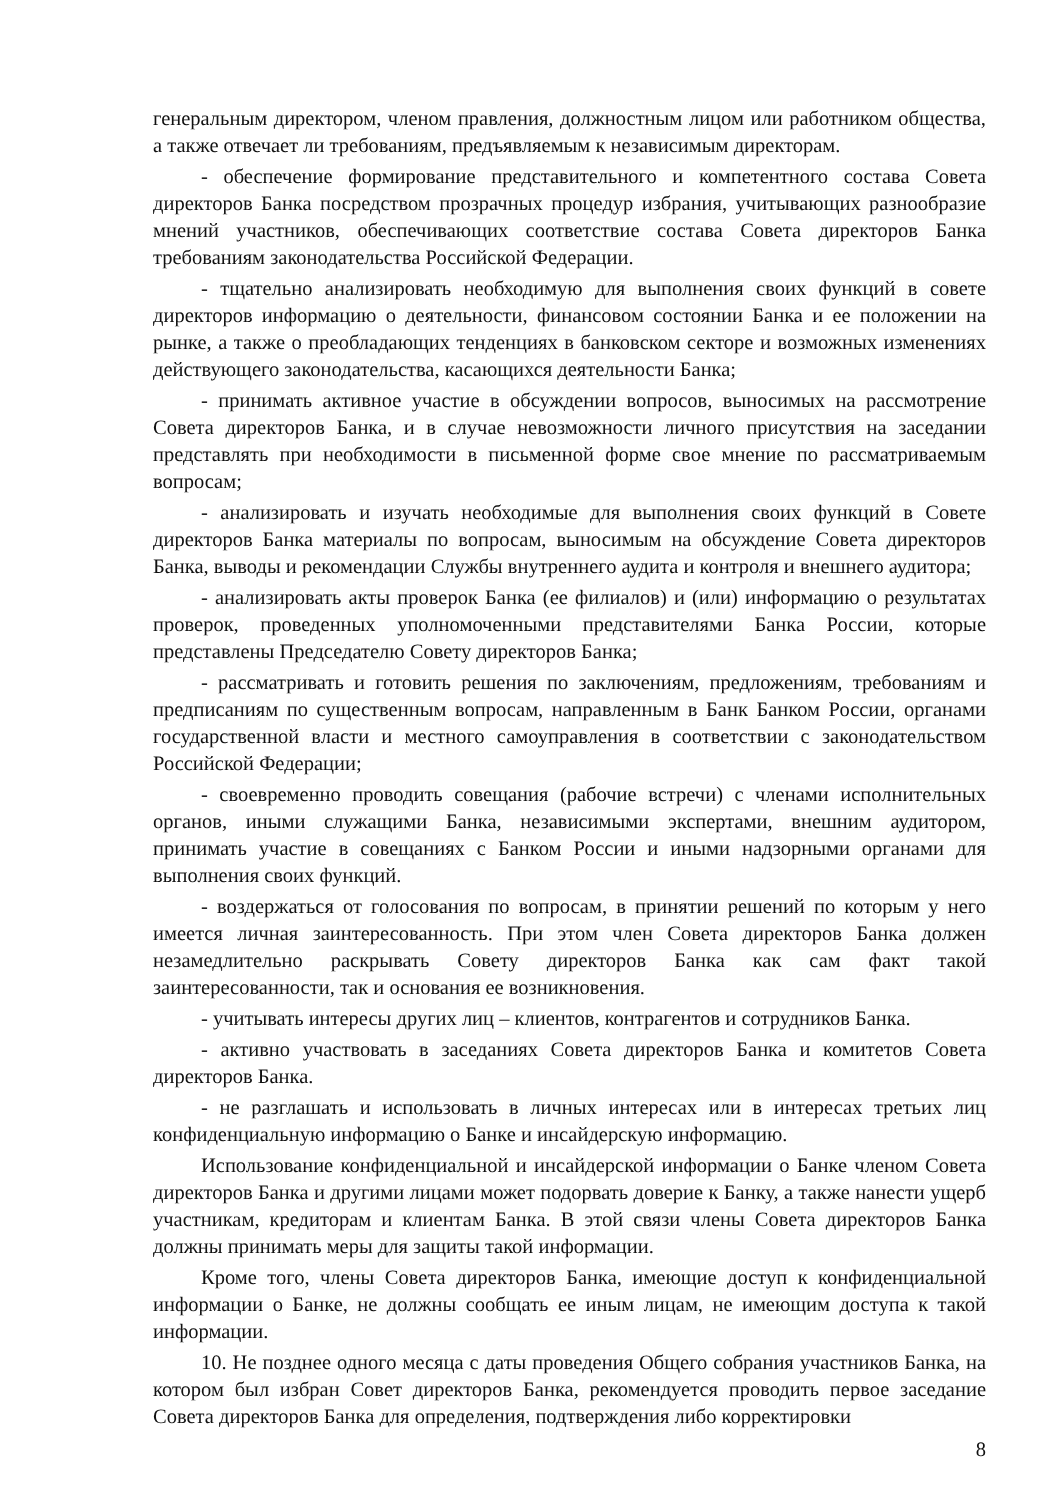генеральным директором, членом правления, должностным лицом или работником общества, а также отвечает ли требованиям, предъявляемым к независимым директорам.
- обеспечение формирование представительного и компетентного состава Совета директоров Банка посредством прозрачных процедур избрания, учитывающих разнообразие мнений участников, обеспечивающих соответствие состава Совета директоров Банка требованиям законодательства Российской Федерации.
- тщательно анализировать необходимую для выполнения своих функций в совете директоров информацию о деятельности, финансовом состоянии Банка и ее положении на рынке, а также о преобладающих тенденциях в банковском секторе и возможных изменениях действующего законодательства, касающихся деятельности Банка;
- принимать активное участие в обсуждении вопросов, выносимых на рассмотрение Совета директоров Банка, и в случае невозможности личного присутствия на заседании представлять при необходимости в письменной форме свое мнение по рассматриваемым вопросам;
- анализировать и изучать необходимые для выполнения своих функций в Совете директоров Банка материалы по вопросам, выносимым на обсуждение Совета директоров Банка, выводы и рекомендации Службы внутреннего аудита и контроля и внешнего аудитора;
- анализировать акты проверок Банка (ее филиалов) и (или) информацию о результатах проверок, проведенных уполномоченными представителями Банка России, которые представлены Председателю Совету директоров Банка;
- рассматривать и готовить решения по заключениям, предложениям, требованиям и предписаниям по существенным вопросам, направленным в Банк Банком России, органами государственной власти и местного самоуправления в соответствии с законодательством Российской Федерации;
- своевременно проводить совещания (рабочие встречи) с членами исполнительных органов, иными служащими Банка, независимыми экспертами, внешним аудитором, принимать участие в совещаниях с Банком России и иными надзорными органами для выполнения своих функций.
- воздержаться от голосования по вопросам, в принятии решений по которым у него имеется личная заинтересованность. При этом член Совета директоров Банка должен незамедлительно раскрывать Совету директоров Банка как сам факт такой заинтересованности, так и основания ее возникновения.
- учитывать интересы других лиц – клиентов, контрагентов и сотрудников Банка.
- активно участвовать в заседаниях Совета директоров Банка и комитетов Совета директоров Банка.
- не разглашать и использовать в личных интересах или в интересах третьих лиц конфиденциальную информацию о Банке и инсайдерскую информацию.
Использование конфиденциальной и инсайдерской информации о Банке членом Совета директоров Банка и другими лицами может подорвать доверие к Банку, а также нанести ущерб участникам, кредиторам и клиентам Банка. В этой связи члены Совета директоров Банка должны принимать меры для защиты такой информации.
Кроме того, члены Совета директоров Банка, имеющие доступ к конфиденциальной информации о Банке, не должны сообщать ее иным лицам, не имеющим доступа к такой информации.
10. Не позднее одного месяца с даты проведения Общего собрания участников Банка, на котором был избран Совет директоров Банка, рекомендуется проводить первое заседание Совета директоров Банка для определения, подтверждения либо корректировки
8